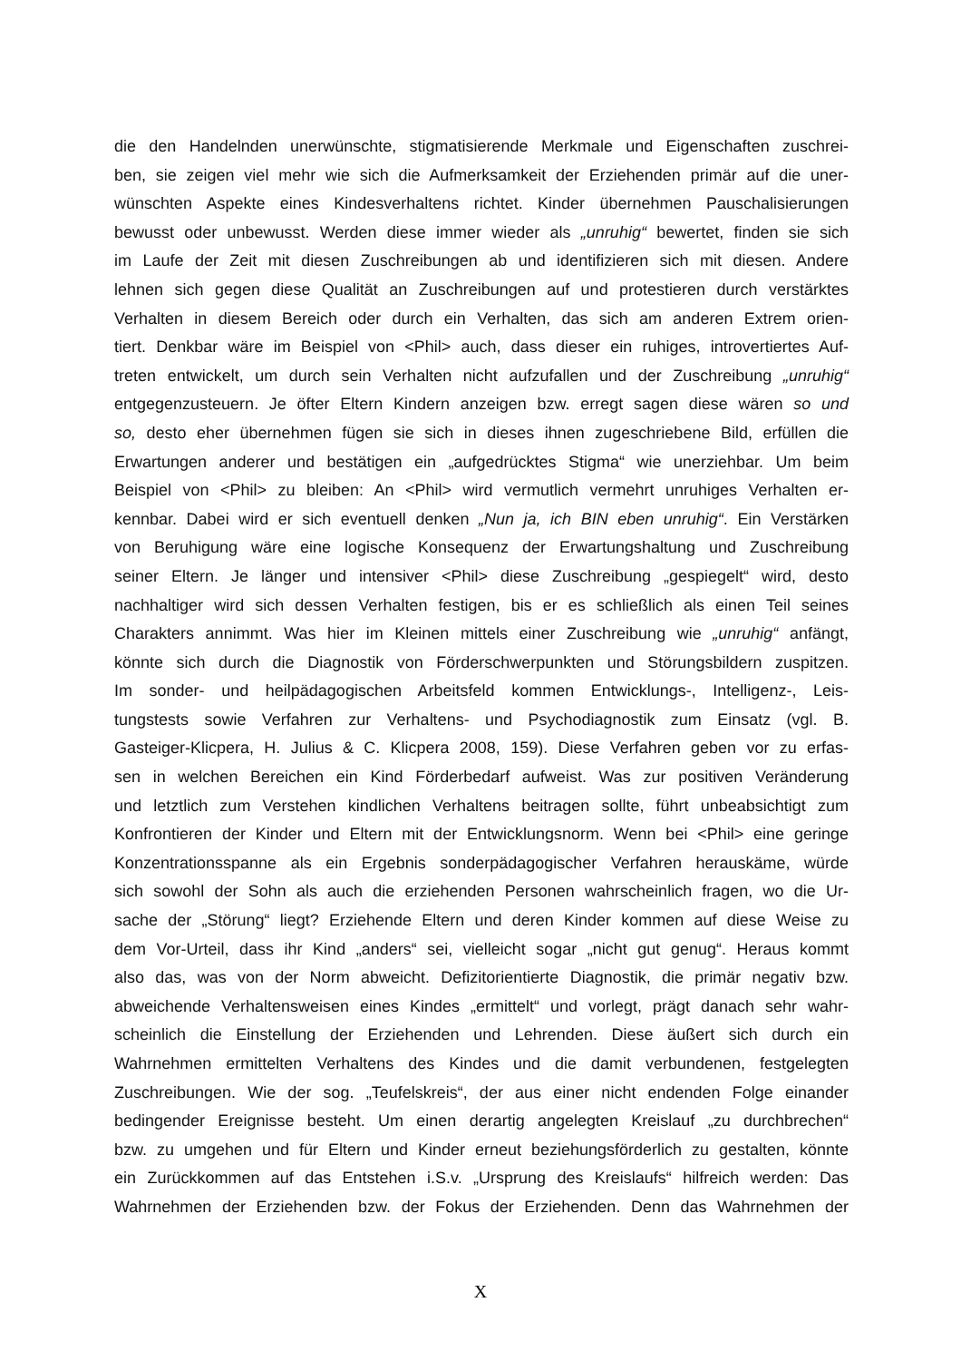die den Handelnden unerwünschte, stigmatisierende Merkmale und Eigenschaften zuschrei-
ben, sie zeigen viel mehr wie sich die Aufmerksamkeit der Erziehenden primär auf die uner-
wünschten Aspekte eines Kindesverhaltens richtet. Kinder übernehmen Pauschalisierungen
bewusst oder unbewusst. Werden diese immer wieder als „unruhig“ bewertet, finden sie sich
im Laufe der Zeit mit diesen Zuschreibungen ab und identifizieren sich mit diesen. Andere
lehnen sich gegen diese Qualität an Zuschreibungen auf und protestieren durch verstärktes
Verhalten in diesem Bereich oder durch ein Verhalten, das sich am anderen Extrem orien-
tiert. Denkbar wäre im Beispiel von <Phil> auch, dass dieser ein ruhiges, introvertiertes Auf-
treten entwickelt, um durch sein Verhalten nicht aufzufallen und der Zuschreibung „unruhig“
entgegenzusteuern. Je öfter Eltern Kindern anzeigen bzw. erregt sagen diese wären so und
so, desto eher übernehmen fügen sie sich in dieses ihnen zugeschriebene Bild, erfüllen die
Erwartungen anderer und bestätigen ein „aufgedrücktes Stigma“ wie unerziehbar. Um beim
Beispiel von <Phil> zu bleiben: An <Phil> wird vermutlich vermehrt unruhiges Verhalten er-
kennbar. Dabei wird er sich eventuell denken „Nun ja, ich BIN eben unruhig“. Ein Verstärken
von Beruhigung wäre eine logische Konsequenz der Erwartungshaltung und Zuschreibung
seiner Eltern. Je länger und intensiver <Phil> diese Zuschreibung „gespiegelt“ wird, desto
nachhaltiger wird sich dessen Verhalten festigen, bis er es schließlich als einen Teil seines
Charakters annimmt. Was hier im Kleinen mittels einer Zuschreibung wie „unruhig“ anfängt,
könnte sich durch die Diagnostik von Förderschwerpunkten und Störungsbildern zuspitzen.
Im sonder- und heilpädagogischen Arbeitsfeld kommen Entwicklungs-, Intelligenz-, Leis-
tungstests sowie Verfahren zur Verhaltens- und Psychodiagnostik zum Einsatz (vgl. B.
Gasteiger-Klicpera, H. Julius & C. Klicpera 2008, 159). Diese Verfahren geben vor zu erfas-
sen in welchen Bereichen ein Kind Förderbedarf aufweist. Was zur positiven Veränderung
und letztlich zum Verstehen kindlichen Verhaltens beitragen sollte, führt unbeabsichtigt zum
Konfrontieren der Kinder und Eltern mit der Entwicklungsnorm. Wenn bei <Phil> eine geringe
Konzentrationsspanne als ein Ergebnis sonderpädagogischer Verfahren herauskäme, würde
sich sowohl der Sohn als auch die erziehenden Personen wahrscheinlich fragen, wo die Ur-
sache der „Störung“ liegt? Erziehende Eltern und deren Kinder kommen auf diese Weise zu
dem Vor-Urteil, dass ihr Kind „anders“ sei, vielleicht sogar „nicht gut genug“. Heraus kommt
also das, was von der Norm abweicht. Defizitorientierte Diagnostik, die primär negativ bzw.
abweichende Verhaltensweisen eines Kindes „ermittelt“ und vorlegt, prägt danach sehr wahr-
scheinlich die Einstellung der Erziehenden und Lehrenden. Diese äußert sich durch ein
Wahrnehmen ermittelten Verhaltens des Kindes und die damit verbundenen, festgelegten
Zuschreibungen. Wie der sog. „Teufelskreis“, der aus einer nicht endenden Folge einander
bedingender Ereignisse besteht. Um einen derartig angelegten Kreislauf „zu durchbrechen“
bzw. zu umgehen und für Eltern und Kinder erneut beziehungsförderlich zu gestalten, könnte
ein Zurückkommen auf das Entstehen i.S.v. „Ursprung des Kreislaufs“ hilfreich werden: Das
Wahrnehmen der Erziehenden bzw. der Fokus der Erziehenden. Denn das Wahrnehmen der
X